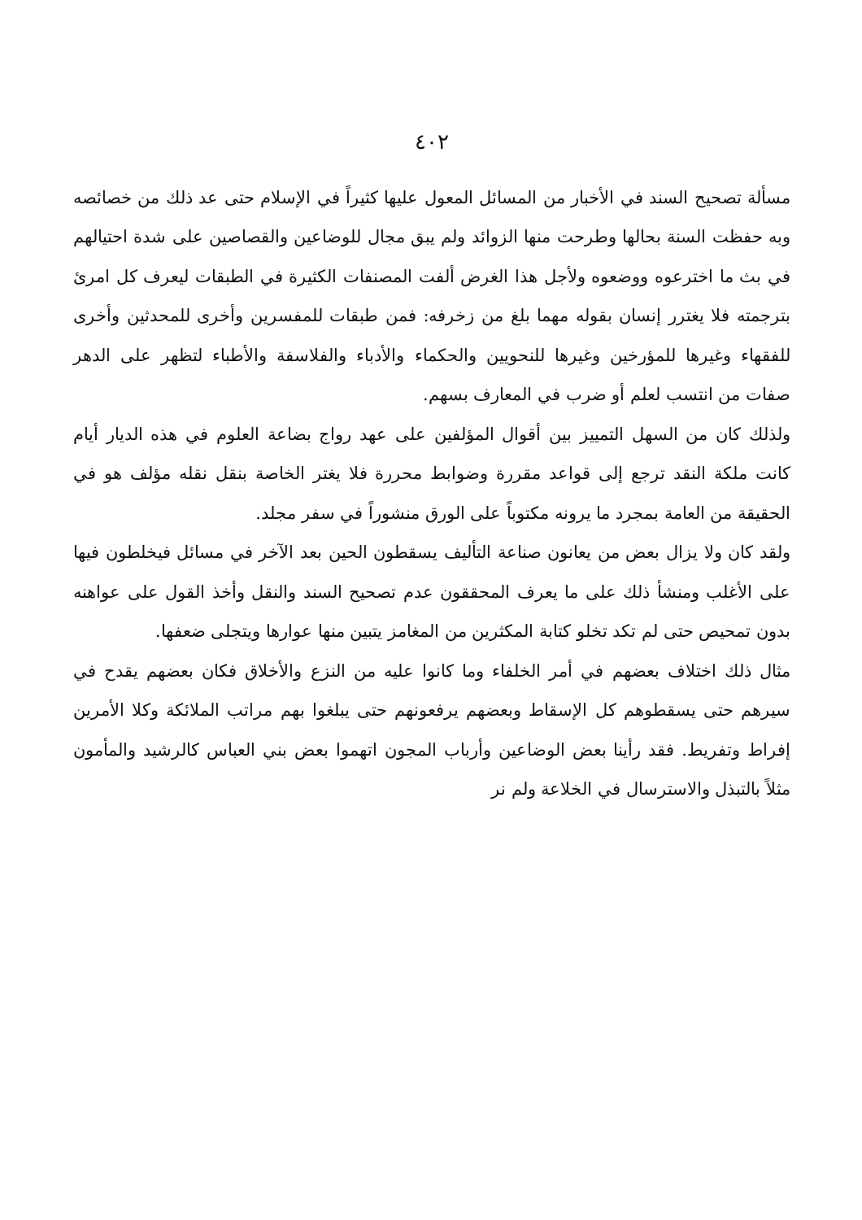٤٠٢
مسألة تصحيح السند في الأخبار من المسائل المعول عليها كثيراً في الإسلام حتى عد ذلك من خصائصه وبه حفظت السنة بحالها وطرحت منها الزوائد ولم يبق مجال للوضاعين والقصاصين على شدة احتيالهم في بث ما اخترعوه ووضعوه ولأجل هذا الغرض ألفت المصنفات الكثيرة في الطبقات ليعرف كل امرئ بترجمته فلا يغترر إنسان بقوله مهما بلغ من زخرفه: فمن طبقات للمفسرين وأخرى للمحدثين وأخرى للفقهاء وغيرها للمؤرخين وغيرها للنحويين والحكماء والأدباء والفلاسفة والأطباء لتظهر على الدهر صفات من انتسب لعلم أو ضرب في المعارف بسهم.
ولذلك كان من السهل التمييز بين أقوال المؤلفين على عهد رواج بضاعة العلوم في هذه الديار أيام كانت ملكة النقد ترجع إلى قواعد مقررة وضوابط محررة فلا يغتر الخاصة بنقل نقله مؤلف هو في الحقيقة من العامة بمجرد ما يرونه مكتوباً على الورق منشوراً في سفر مجلد.
ولقد كان ولا يزال بعض من يعانون صناعة التأليف يسقطون الحين بعد الآخر في مسائل فيخلطون فيها على الأغلب ومنشأ ذلك على ما يعرف المحققون عدم تصحيح السند والنقل وأخذ القول على عواهنه بدون تمحيص حتى لم تكد تخلو كتابة المكثرين من المغامز يتبين منها عوارها ويتجلى ضعفها.
مثال ذلك اختلاف بعضهم في أمر الخلفاء وما كانوا عليه من النزع والأخلاق فكان بعضهم يقدح في سيرهم حتى يسقطوهم كل الإسقاط وبعضهم يرفعونهم حتى يبلغوا بهم مراتب الملائكة وكلا الأمرين إفراط وتفريط. فقد رأينا بعض الوضاعين وأرباب المجون اتهموا بعض بني العباس كالرشيد والمأمون مثلاً بالتبذل والاسترسال في الخلاعة ولم نر